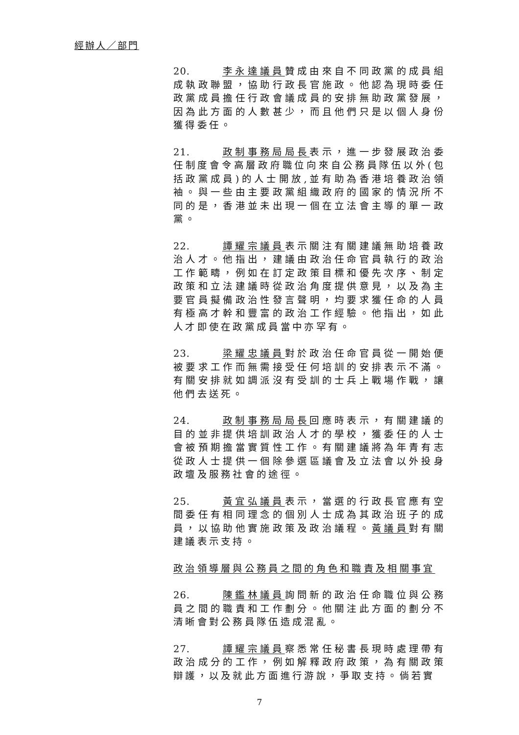經辦人／部門
20. 李永達議員贊成由來自不同政黨的成員組成執政聯盟，協助行政長官施政。他認為現時委任政黨成員擔任行政會議成員的安排無助政黨發展，因為此方面的人數甚少，而且他們只是以個人身份獲得委任。
21. 政制事務局局長表示，進一步發展政治委任制度會令高層政府職位向來自公務員隊伍以外(包括政黨成員)的人士開放,並有助為香港培養政治領袖。與一些由主要政黨組織政府的國家的情況所不同的是，香港並未出現一個在立法會主導的單一政黨。
22. 譚耀宗議員表示關注有關建議無助培養政治人才。他指出，建議由政治任命官員執行的政治工作範疇，例如在訂定政策目標和優先次序、制定政策和立法建議時從政治角度提供意見，以及為主要官員擬備政治性發言聲明，均要求獲任命的人員有極高才幹和豐富的政治工作經驗。他指出，如此人才即使在政黨成員當中亦罕有。
23. 梁耀忠議員對於政治任命官員從一開始便被要求工作而無需接受任何培訓的安排表示不滿。有關安排就如調派沒有受訓的士兵上戰場作戰，讓他們去送死。
24. 政制事務局局長回應時表示，有關建議的目的並非提供培訓政治人才的學校，獲委任的人士會被預期擔當實質性工作。有關建議將為年青有志從政人士提供一個除參選區議會及立法會以外投身政壇及服務社會的途徑。
25. 黃宜弘議員表示，當選的行政長官應有空間委任有相同理念的個別人士成為其政治班子的成員，以協助他實施政策及政治議程。黃議員對有關建議表示支持。
政治領導層與公務員之間的角色和職責及相關事宜
26. 陳鑑林議員詢問新的政治任命職位與公務員之間的職責和工作劃分。他關注此方面的劃分不清晰會對公務員隊伍造成混亂。
27. 譚耀宗議員察悉常任秘書長現時處理帶有政治成分的工作，例如解釋政府政策，為有關政策辯護，以及就此方面進行游說，爭取支持。倘若實
7